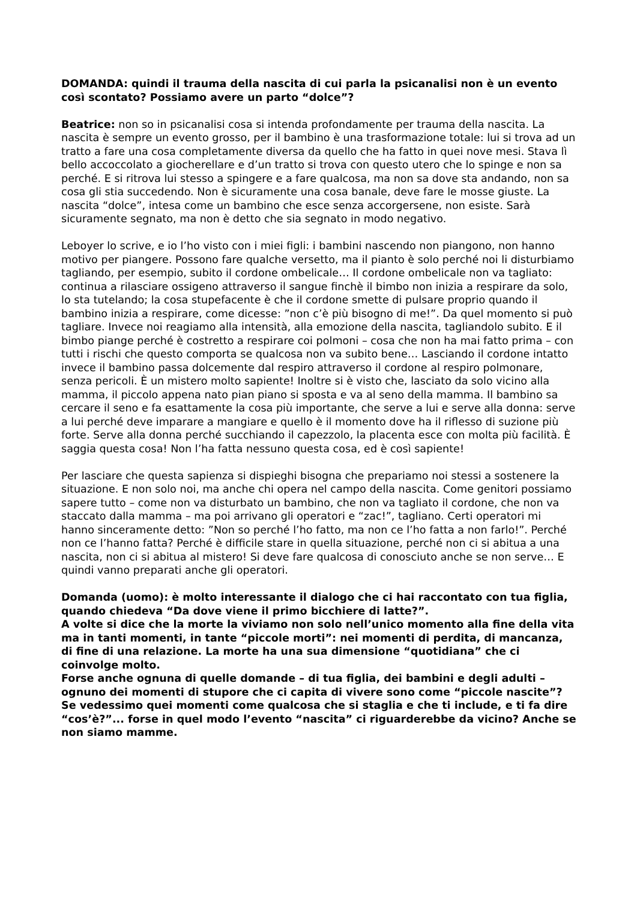DOMANDA: quindi il trauma della nascita di cui parla la psicanalisi non è un evento così scontato? Possiamo avere un parto “dolce”?
Beatrice: non so in psicanalisi cosa si intenda profondamente per trauma della nascita. La nascita è sempre un evento grosso, per il bambino è una trasformazione totale: lui si trova ad un tratto a fare una cosa completamente diversa da quello che ha fatto in quei nove mesi. Stava lì bello accoccolato a giocherellare e d’un tratto si trova con questo utero che lo spinge e non sa perché. E si ritrova lui stesso a spingere e a fare qualcosa, ma non sa dove sta andando, non sa cosa gli stia succedendo. Non è sicuramente una cosa banale, deve fare le mosse giuste. La nascita “dolce”, intesa come un bambino che esce senza accorgersene, non esiste. Sarà sicuramente segnato, ma non è detto che sia segnato in modo negativo.
Leboyer lo scrive, e io l’ho visto con i miei figli: i bambini nascendo non piangono, non hanno motivo per piangere. Possono fare qualche versetto, ma il pianto è solo perché noi li disturbiamo tagliando, per esempio, subito il cordone ombelicale… Il cordone ombelicale non va tagliato: continua a rilasciare ossigeno attraverso il sangue finchè il bimbo non inizia a respirare da solo, lo sta tutelando; la cosa stupefacente è che il cordone smette di pulsare proprio quando il bambino inizia a respirare, come dicesse: ”non c’è più bisogno di me!”. Da quel momento si può tagliare. Invece noi reagiamo alla intensità, alla emozione della nascita, tagliandolo subito. E il bimbo piange perché è costretto a respirare coi polmoni – cosa che non ha mai fatto prima – con tutti i rischi che questo comporta se qualcosa non va subito bene… Lasciando il cordone intatto invece il bambino passa dolcemente dal respiro attraverso il cordone al respiro polmonare, senza pericoli. È un mistero molto sapiente! Inoltre si è visto che, lasciato da solo vicino alla mamma, il piccolo appena nato pian piano si sposta e va al seno della mamma. Il bambino sa cercare il seno e fa esattamente la cosa più importante, che serve a lui e serve alla donna: serve a lui perché deve imparare a mangiare e quello è il momento dove ha il riflesso di suzione più forte. Serve alla donna perché succhiando il capezzolo, la placenta esce con molta più facilità. È saggia questa cosa! Non l’ha fatta nessuno questa cosa, ed è così sapiente!
Per lasciare che questa sapienza si dispieghi bisogna che prepariamo noi stessi a sostenere la situazione. E non solo noi, ma anche chi opera nel campo della nascita. Come genitori possiamo sapere tutto – come non va disturbato un bambino, che non va tagliato il cordone, che non va staccato dalla mamma – ma poi arrivano gli operatori e “zac!”, tagliano. Certi operatori mi hanno sinceramente detto: ”Non so perché l’ho fatto, ma non ce l’ho fatta a non farlo!”. Perché non ce l’hanno fatta? Perché è difficile stare in quella situazione, perché non ci si abitua a una nascita, non ci si abitua al mistero! Si deve fare qualcosa di conosciuto anche se non serve… E quindi vanno preparati anche gli operatori.
Domanda (uomo): è molto interessante il dialogo che ci hai raccontato con tua figlia, quando chiedeva “Da dove viene il primo bicchiere di latte?”.
A volte si dice che la morte la viviamo non solo nell’unico momento alla fine della vita ma in tanti momenti, in tante “piccole morti”: nei momenti di perdita, di mancanza, di fine di una relazione. La morte ha una sua dimensione “quotidiana” che ci coinvolge molto.
Forse anche ognuna di quelle domande – di tua figlia, dei bambini e degli adulti – ognuno dei momenti di stupore che ci capita di vivere sono come “piccole nascite”? Se vedessimo quei momenti come qualcosa che si staglia e che ti include, e ti fa dire “cos’è?”... forse in quel modo l’evento “nascita” ci riguarderebbe da vicino? Anche se non siamo mamme.